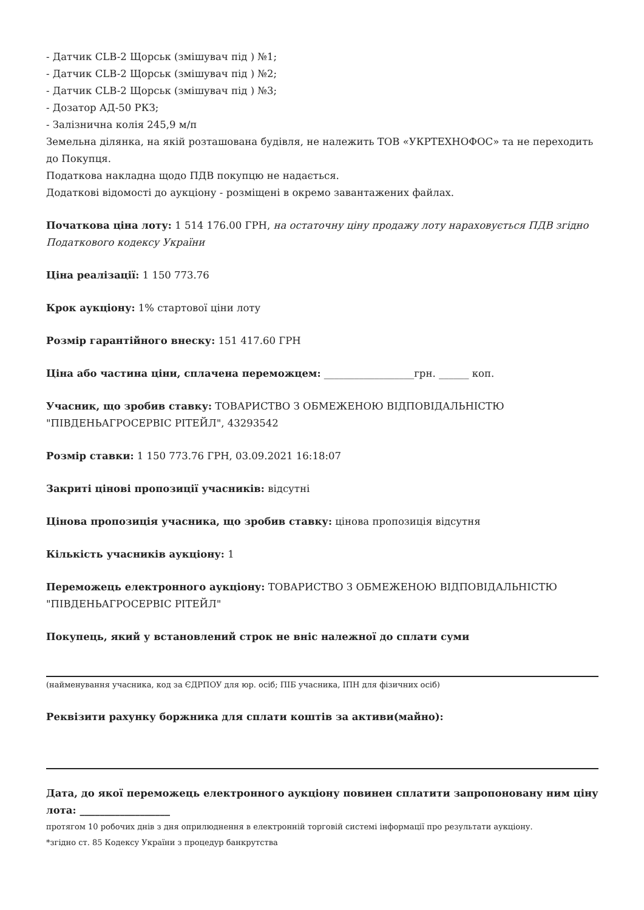- Датчик CLB-2 Щорськ (змішувач під ) №1;
- Датчик CLB-2 Щорськ (змішувач під ) №2;
- Датчик CLB-2 Щорськ (змішувач під ) №3;
- Дозатор АД-50 РКЗ;
- Залізнична колія 245,9 м/п
Земельна ділянка, на якій розташована будівля, не належить ТОВ «УКРТЕХНОФОС» та не переходить до Покупця.
Податкова накладна щодо ПДВ покупцю не надається.
Додаткові відомості до аукціону - розміщені в окремо завантажених файлах.
Початкова ціна лоту: 1 514 176.00 ГРН, на остаточну ціну продажу лоту нараховується ПДВ згідно Податкового кодексу України
Ціна реалізації: 1 150 773.76
Крок аукціону: 1% стартової ціни лоту
Розмір гарантійного внеску: 151 417.60 ГРН
Ціна або частина ціни, сплачена переможцем: __________________грн. ______ коп.
Учасник, що зробив ставку: ТОВАРИСТВО З ОБМЕЖЕНОЮ ВІДПОВІДАЛЬНІСТЮ "ПІВДЕНЬАГРОСЕРВІС РІТЕЙЛ", 43293542
Розмір ставки: 1 150 773.76 ГРН, 03.09.2021 16:18:07
Закриті цінові пропозиції учасників: відсутні
Цінова пропозиція учасника, що зробив ставку: цінова пропозиція відсутня
Кількість учасників аукціону: 1
Переможець електронного аукціону: ТОВАРИСТВО З ОБМЕЖЕНОЮ ВІДПОВІДАЛЬНІСТЮ "ПІВДЕНЬАГРОСЕРВІС РІТЕЙЛ"
Покупець, який у встановлений строк не вніс належної до сплати суми
(найменування учасника, код за ЄДРПОУ для юр. осіб; ПІБ учасника, ІПН для фізичних осіб)
Реквізити рахунку боржника для сплати коштів за активи(майно):
Дата, до якої переможець електронного аукціону повинен сплатити запропоновану ним ціну лота: __________________
протягом 10 робочих днів з дня оприлюднення в електронній торговій системі інформації про результати аукціону.
*згідно ст. 85 Кодексу України з процедур банкрутства